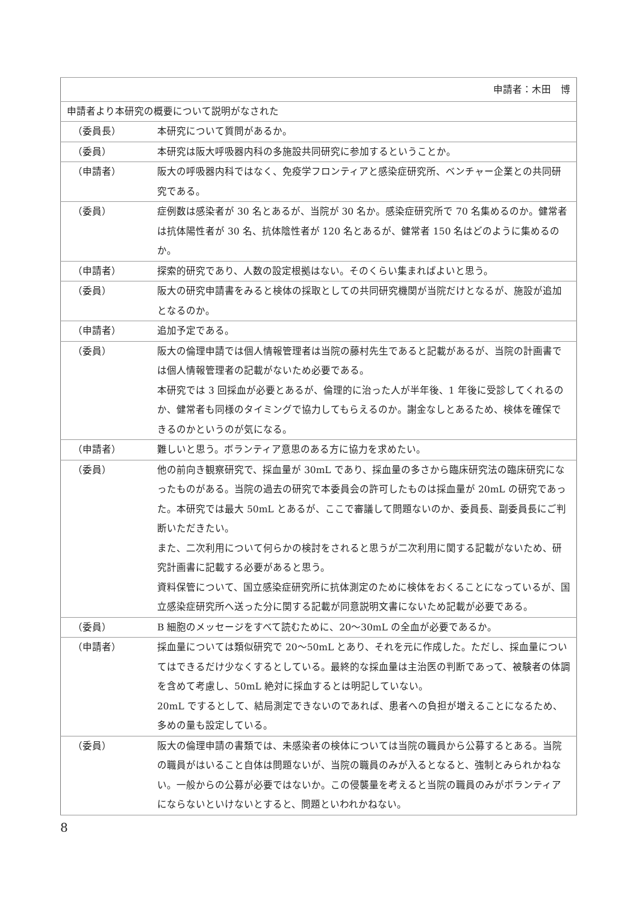| 申請者：木田 博 | |
| 申請者より本研究の概要について説明がなされた | |
| （委員長） | 本研究について質問があるか。 |
| （委員） | 本研究は阪大呼吸器内科の多施設共同研究に参加するということか。 |
| （申請者） | 阪大の呼吸器内科ではなく、免疫学フロンティアと感染症研究所、ベンチャー企業との共同研究である。 |
| （委員） | 症例数は感染者が 30 名とあるが、当院が 30 名か。感染症研究所で 70 名集めるのか。健常者は抗体陽性者が 30 名、抗体陰性者が 120 名とあるが、健常者 150 名はどのように集めるのか。 |
| （申請者） | 探索的研究であり、人数の設定根拠はない。そのくらい集まればよいと思う。 |
| （委員） | 阪大の研究申請書をみると検体の採取としての共同研究機関が当院だけとなるが、施設が追加となるのか。 |
| （申請者） | 追加予定である。 |
| （委員） | 阪大の倫理申請では個人情報管理者は当院の藤村先生であると記載があるが、当院の計画書では個人情報管理者の記載がないため必要である。 本研究では 3 回採血が必要とあるが、倫理的に治った人が半年後、1 年後に受診してくれるのか、健常者も同様のタイミングで協力してもらえるのか。謝金なしとあるため、検体を確保できるのかというのが気になる。 |
| （申請者） | 難しいと思う。ボランティア意思のある方に協力を求めたい。 |
| （委員） | 他の前向き観察研究で、採血量が 30mL であり、採血量の多さから臨床研究法の臨床研究になったものがある。当院の過去の研究で本委員会の許可したものは採血量が 20mL の研究であった。本研究では最大 50mL とあるが、ここで審議して問題ないのか、委員長、副委員長にご判断いただきたい。 また、二次利用について何らかの検討をされると思うが二次利用に関する記載がないため、研究計画書に記載する必要があると思う。 資料保管について、国立感染症研究所に抗体測定のために検体をおくることになっているが、国立感染症研究所へ送った分に関する記載が同意説明文書にないため記載が必要である。 |
| （委員） | B 細胞のメッセージをすべて読むために、20～30mL の全血が必要であるか。 |
| （申請者） | 採血量については類似研究で 20～50mL とあり、それを元に作成した。ただし、採血量についてはできるだけ少なくするとしている。最終的な採血量は主治医の判断であって、被験者の体調を含めて考慮し、50mL 絶対に採血するとは明記していない。 20mL でするとして、結局測定できないのであれば、患者への負担が増えることになるため、多めの量も設定している。 |
| （委員） | 阪大の倫理申請の書類では、未感染者の検体については当院の職員から公募するとある。当院の職員がはいること自体は問題ないが、当院の職員のみが入るとなると、強制とみられかねない。一般からの公募が必要ではないか。この侵襲量を考えると当院の職員のみがボランティアにならないといけないとすると、問題といわれかねない。 |
8